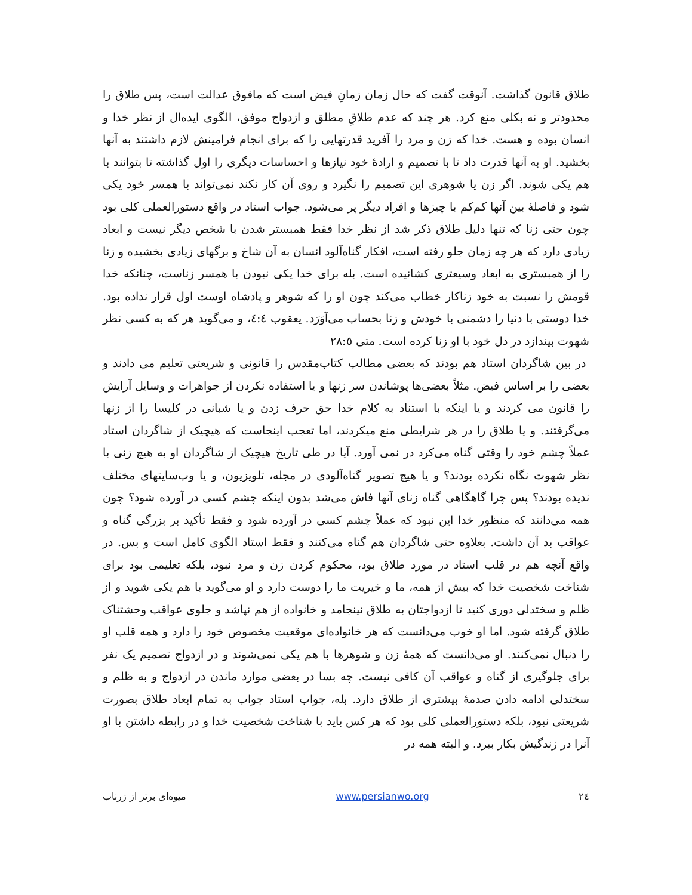طلاق قانون گذاشت. آنوقت گفت که حال زمان زمانِ فیض است که مافوق عدالت است، پس طلاق را محدودتر و نه بکلی منع کرد. هر چند که عدم طلاقِ مطلق و ازدواج موفق، الگوی ایده‌ال از نظر خدا و انسان بوده و هست. خدا که زن و مرد را آفرید قدرتهایی را که برای انجام فرامینش لازم داشتند به آنها بخشید. او به آنها قدرت داد تا با تصمیم و ارادهٔ خود نیازها و احساسات دیگری را اول گذاشته تا بتوانند با هم یکی شوند. اگر زن یا شوهری این تصمیم را نگیرد و روی آن کار نکند نمی‌تواند با همسر خود یکی شود و فاصلهٔ بین آنها کم‌کم با چیزها و افراد دیگر پر می‌شود. جواب استاد در واقع دستورالعملی کلی بود چون حتی زنا که تنها دلیل طلاق ذکر شد از نظر خدا فقط همبستر شدن با شخص دیگر نیست و ابعاد زیادی دارد که هر چه زمان جلو رفته است، افکار گناه‌آلود انسان به آن شاخ و برگهای زیادی بخشیده و زنا را از همبستری به ابعاد وسیعتری کشانیده است. بله برای خدا یکی نبودن با همسر زناست، چنانکه خدا قومش را نسبت به خود زناکار خطاب می‌کند چون او را که شوهر و پادشاه اوست اول قرار نداده بود. خدا دوستی با دنیا را دشمنی با خودش و زنا بحساب می‌آوَرَد. یعقوب ٤:٤، و می‌گوید هر که به کسی نظر شهوت بیندازد در دل خود با او زنا کرده است. متی ٢٨:٥
در بین شاگردان استاد هم بودند که بعضی مطالب کتاب‌مقدس را قانونی و شریعتی تعلیم می دادند و بعضی را بر اساس فیض. مثلاً بعضی‌ها پوشاندن سر زنها و یا استفاده نکردن از جواهرات و وسایل آرایش را قانون می کردند و یا اینکه با استناد به کلام خدا حق حرف زدن و یا شبانی در کلیسا را از زنها می‌گرفتند. و یا طلاق را در هر شرایطی منع میکردند، اما تعجب اینجاست که هیچیک از شاگردان استاد عملاً چشم خود را وقتی گناه می‌کرد در نمی آورد. آیا در طی تاریخ هیچیک از شاگردان او به هیچ زنی با نظر شهوت نگاه نکرده بودند؟ و یا هیچ تصویر گناه‌آلودی در مجله، تلویزیون، و یا وب‌سایتهای مختلف ندیده بودند؟ پس چرا گاهگاهی گناه زنای آنها فاش می‌شد بدون اینکه چشم کسی در آورده شود؟ چون همه می‌دانند که منظور خدا این نبود که عملاً چشم کسی در آورده شود و فقط تأکید بر بزرگی گناه و عواقب بد آن داشت. بعلاوه حتی شاگردان هم گناه می‌کنند و فقط استاد الگوی کامل است و بس. در واقع آنچه هم در قلب استاد در مورد طلاق بود، محکوم کردن زن و مرد نبود، بلکه تعلیمی بود برای شناخت شخصیت خدا که بیش از همه، ما و خیریت ما را دوست دارد و او می‌گوید با هم یکی شوید و از ظلم و سختدلی دوری کنید تا ازدواجتان به طلاق نینجامد و خانواده از هم نپاشد و جلوی عواقب وحشتناک طلاق گرفته شود. اما او خوب می‌دانست که هر خانواده‌ای موقعیت مخصوص خود را دارد و همه قلب او را دنبال نمی‌کنند. او می‌دانست که همهٔ زن و شوهرها با هم یکی نمی‌شوند و در ازدواج تصمیم یک نفر برای جلوگیری از گناه و عواقب آن کافی نیست. چه بسا در بعضی موارد ماندن در ازدواج و به ظلم و سختدلی ادامه دادن صدمهٔ بیشتری از طلاق دارد. بله، جواب استاد جواب به تمام ابعاد طلاق بصورت شریعتی نبود، بلکه دستورالعملی کلی بود که هر کس باید با شناخت شخصیت خدا و در رابطه داشتن با او آنرا در زندگیش بکار ببرد. و البته همه در
٢٤ www.persianwo.org میوه‌ای برتر از زرناب